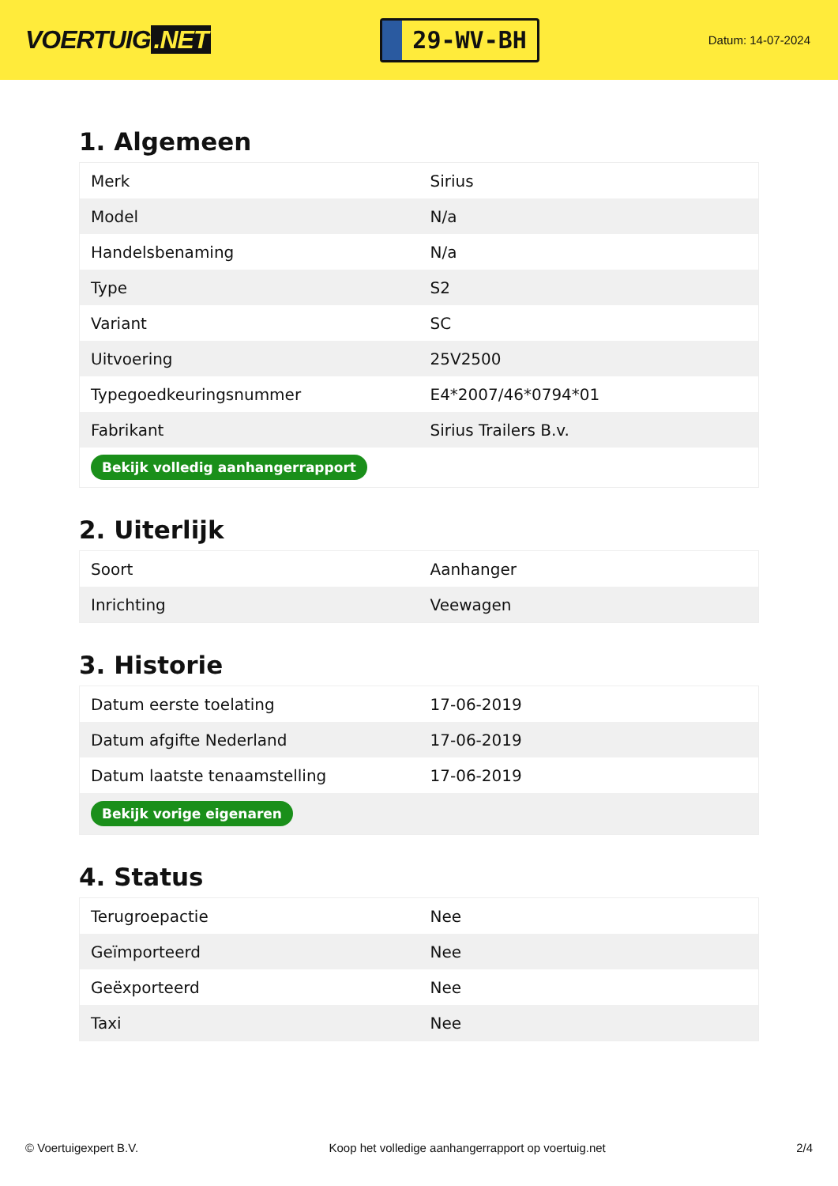VOERTUIG.NET
29-WV-BH
Datum: 14-07-2024
1. Algemeen
| Merk | Sirius |
| Model | N/a |
| Handelsbenaming | N/a |
| Type | S2 |
| Variant | SC |
| Uitvoering | 25V2500 |
| Typegoedkeuringsnummer | E4*2007/46*0794*01 |
| Fabrikant | Sirius Trailers B.v. |
| Bekijk volledig aanhangerrapport | |
2. Uiterlijk
| Soort | Aanhanger |
| Inrichting | Veewagen |
3. Historie
| Datum eerste toelating | 17-06-2019 |
| Datum afgifte Nederland | 17-06-2019 |
| Datum laatste tenaamstelling | 17-06-2019 |
| Bekijk vorige eigenaren | |
4. Status
| Terugroepactie | Nee |
| Geïmporteerd | Nee |
| Geëxporteerd | Nee |
| Taxi | Nee |
© Voertuigexpert B.V. Koop het volledige aanhangerrapport op voertuig.net 2/4